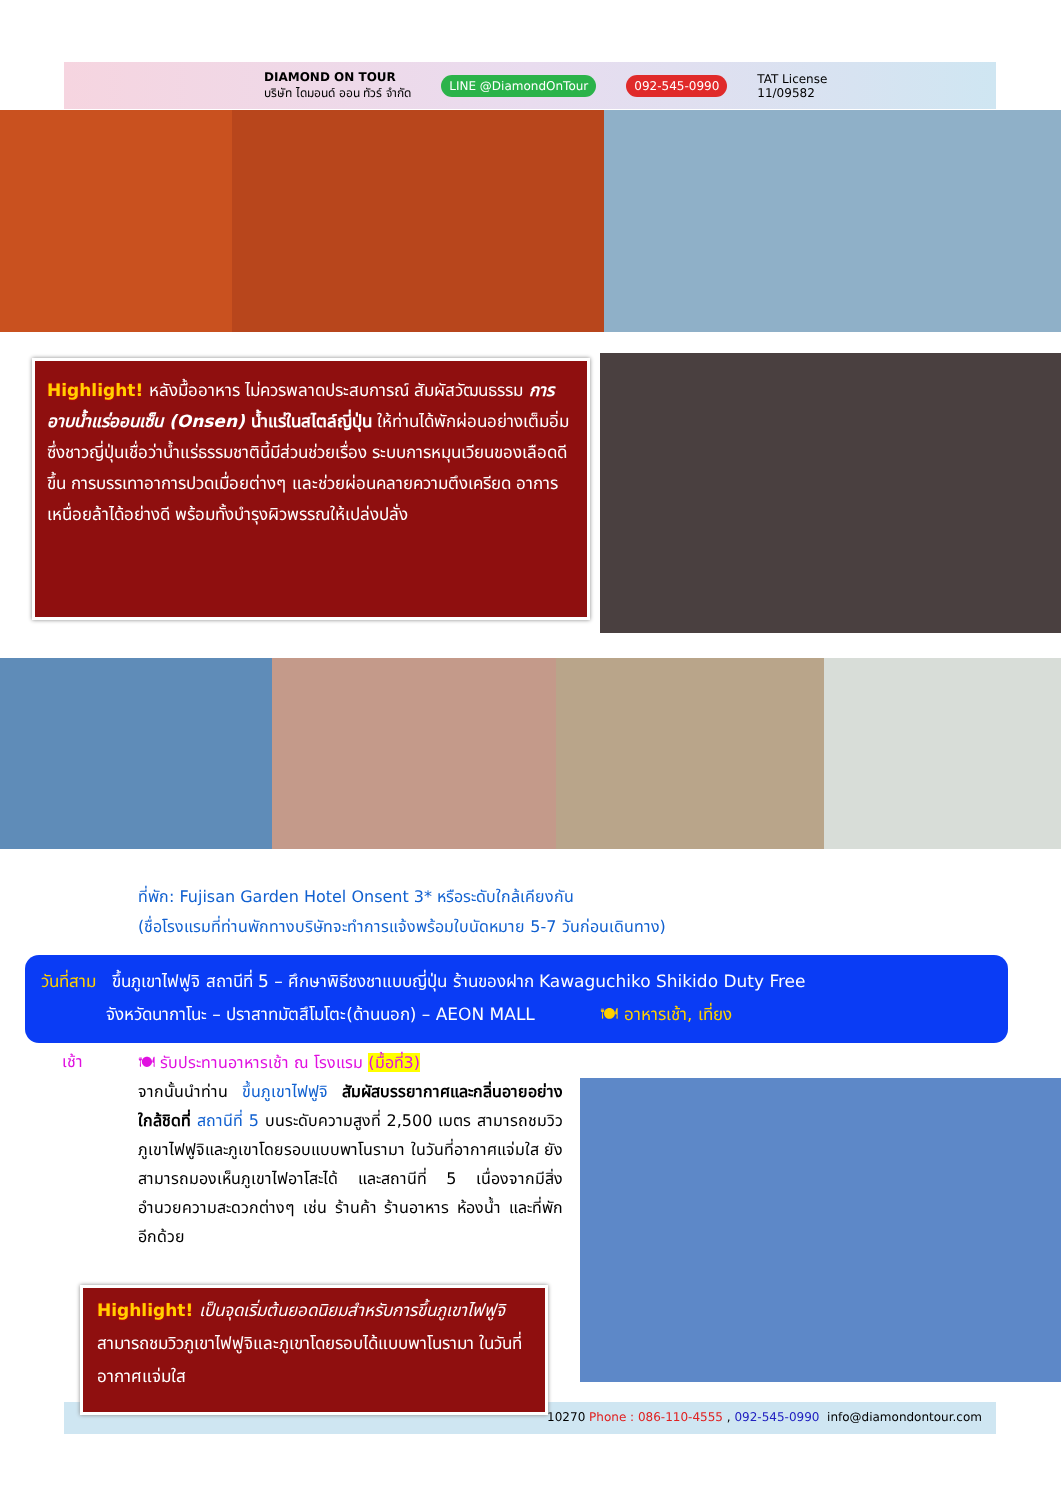DIAMOND ON TOUR
บริษัท ไดมอนด์ ออน ทัวร์ จำกัด LINE @DiamondOnTour 092-545-0990 TAT License
11/09582
Highlight! หลังมื้ออาหาร ไม่ควรพลาดประสบการณ์ สัมผัสวัฒนธรรม การอาบน้ำแร่ออนเซ็น (Onsen) น้ำแร่ในสไตล์ญี่ปุ่น ให้ท่านได้พักผ่อนอย่างเต็มอิ่ม ซึ่งชาวญี่ปุ่นเชื่อว่าน้ำแร่ธรรมชาตินี้มีส่วนช่วยเรื่อง ระบบการหมุนเวียนของเลือดดีขึ้น การบรรเทาอาการปวดเมื่อยต่างๆ และช่วยผ่อนคลายความตึงเครียด อาการเหนื่อยล้าได้อย่างดี พร้อมทั้งบำรุงผิวพรรณให้เปล่งปลั่ง
ที่พัก: Fujisan Garden Hotel Onsent 3* หรือระดับใกล้เคียงกัน
(ชื่อโรงแรมที่ท่านพักทางบริษัทจะทำการแจ้งพร้อมใบนัดหมาย 5-7 วันก่อนเดินทาง)
วันที่สาม ขึ้นภูเขาไฟฟูจิ สถานีที่ 5 – ศึกษาพิธีชงชาแบบญี่ปุ่น ร้านของฝาก Kawaguchiko Shikido Duty Free
จังหวัดนากาโนะ – ปราสาทมัตสึโมโตะ(ด้านนอก) – AEON MALL 🍽 อาหารเช้า, เที่ยง
เช้า
🍽 รับประทานอาหารเช้า ณ โรงแรม (มื้อที่3)
จากนั้นนำท่าน ขึ้นภูเขาไฟฟูจิ สัมผัสบรรยากาศและกลิ่นอายอย่างใกล้ชิดที่ สถานีที่ 5 บนระดับความสูงที่ 2,500 เมตร สามารถชมวิวภูเขาไฟฟูจิและภูเขาโดยรอบแบบพาโนรามา ในวันที่อากาศแจ่มใส ยังสามารถมองเห็นภูเขาไฟอาโสะได้ และสถานีที่ 5 เนื่องจากมีสิ่งอำนวยความสะดวกต่างๆ เช่น ร้านค้า ร้านอาหาร ห้องน้ำ และที่พักอีกด้วย
10270 Phone : 086-110-4555 , 092-545-0990 info@diamondontour.com
Highlight! เป็นจุดเริ่มต้นยอดนิยมสำหรับการขึ้นภูเขาไฟฟูจิ สามารถชมวิวภูเขาไฟฟูจิและภูเขาโดยรอบได้แบบพาโนรามา ในวันที่อากาศแจ่มใส